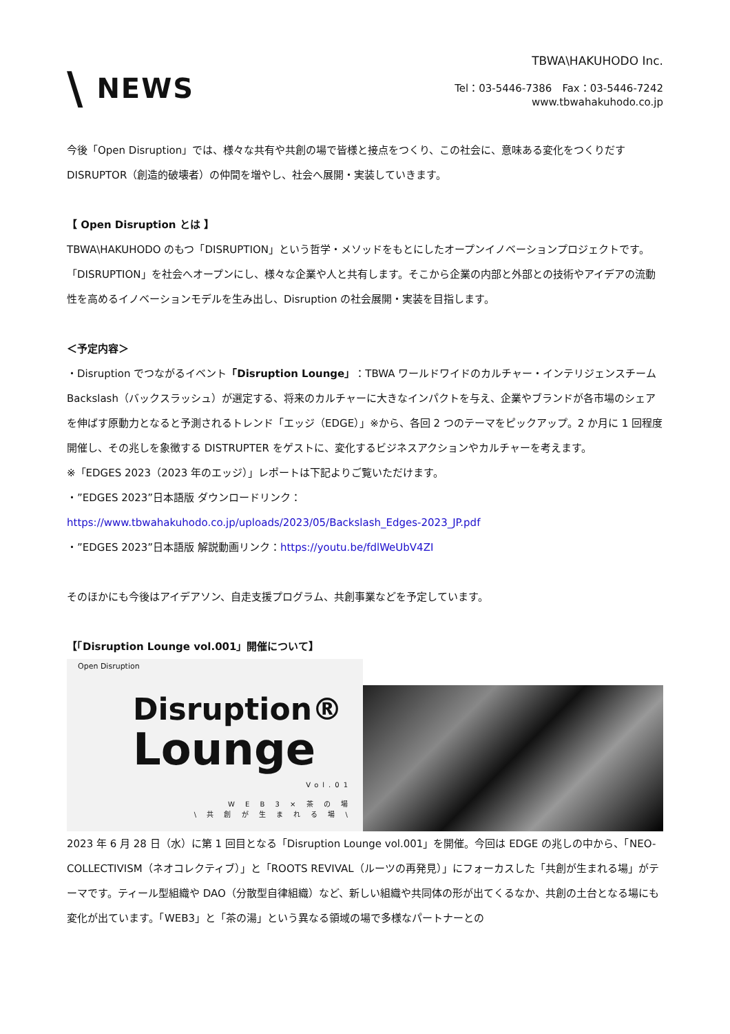\ NEWS
TBWA\HAKUHODO Inc.
Tel：03-5446-7386　Fax：03-5446-7242
www.tbwahakuhodo.co.jp
今後「Open Disruption」では、様々な共有や共創の場で皆様と接点をつくり、この社会に、意味ある変化をつくりだすDISRUPTOR（創造的破壊者）の仲間を増やし、社会へ展開・実装していきます。
【 Open Disruption とは 】
TBWA\HAKUHODO のもつ「DISRUPTION」という哲学・メソッドをもとにしたオープンイノベーションプロジェクトです。「DISRUPTION」を社会へオープンにし、様々な企業や人と共有します。そこから企業の内部と外部との技術やアイデアの流動性を高めるイノベーションモデルを生み出し、Disruption の社会展開・実装を目指します。
＜予定内容＞
・Disruption でつながるイベント「Disruption Lounge」：TBWA ワールドワイドのカルチャー・インテリジェンスチーム Backslash（バックスラッシュ）が選定する、将来のカルチャーに大きなインパクトを与え、企業やブランドが各市場のシェアを伸ばす原動力となると予測されるトレンド「エッジ（EDGE）」※から、各回 2 つのテーマをピックアップ。2 か月に 1 回程度開催し、その兆しを象徴する DISTRUPTER をゲストに、変化するビジネスアクションやカルチャーを考えます。
※「EDGES 2023（2023 年のエッジ）」レポートは下記よりご覧いただけます。
・”EDGES 2023”日本語版 ダウンロードリンク：
https://www.tbwahakuhodo.co.jp/uploads/2023/05/Backslash_Edges-2023_JP.pdf
・”EDGES 2023”日本語版 解説動画リンク：https://youtu.be/fdlWeUbV4ZI
そのほかにも今後はアイデアソン、自走支援プログラム、共創事業などを予定しています。
【「Disruption Lounge vol.001」開催について】
Open Disruption
Disruption®
Lounge
Vol.01
W E B 3 × 茶 の 場
\ 共 創 が 生 ま れ る 場 \
2023 年 6 月 28 日（水）に第 1 回目となる「Disruption Lounge vol.001」を開催。今回は EDGE の兆しの中から、「NEO-COLLECTIVISM（ネオコレクティブ）」と「ROOTS REVIVAL（ルーツの再発見）」にフォーカスした「共創が生まれる場」がテーマです。ティール型組織や DAO（分散型自律組織）など、新しい組織や共同体の形が出てくるなか、共創の土台となる場にも変化が出ています。「WEB3」と「茶の湯」という異なる領域の場で多様なパートナーとの